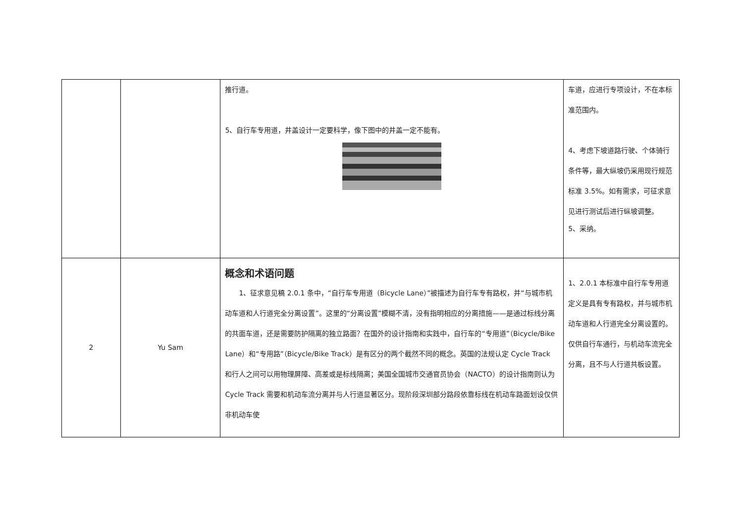| | | 推行道。 5、自行车专用道，井盖设计一定要科学，像下图中的井盖一定不能有。 | 车道，应进行专项设计，不在本标准范围内。 4、考虑下坡道路行驶、个体骑行条件等，最大纵坡仍采用现行规范标准 3.5%。如有需求，可征求意见进行测试后进行纵坡调整。 5、采纳。 |
| 2 | Yu Sam | 概念和术语问题 1、征求意见稿 2.0.1 条中，“自行车专用道（Bicycle Lane）”被描述为自行车专有路权，并“与城市机动车道和人行道完全分离设置”。这里的“分离设置”模糊不清，没有指明相应的分离措施——是通过标线分离的共面车道，还是需要防护隔离的独立路面？在国外的设计指南和实践中，自行车的“专用道”（Bicycle/Bike Lane）和“专用路”（Bicycle/Bike Track）是有区分的两个截然不同的概念。英国的法规认定 Cycle Track 和行人之间可以用物理屏障、高差或是标线隔离；美国全国城市交通官员协会（NACTO）的设计指南则认为 Cycle Track 需要和机动车流分离并与人行道显著区分。现阶段深圳部分路段依靠标线在机动车路面划设仅供非机动车使 | 1、2.0.1 本标准中自行车专用道定义是具有专有路权，并与城市机动车道和人行道完全分离设置的。仅供自行车通行，与机动车流完全分离，且不与人行道共板设置。 |